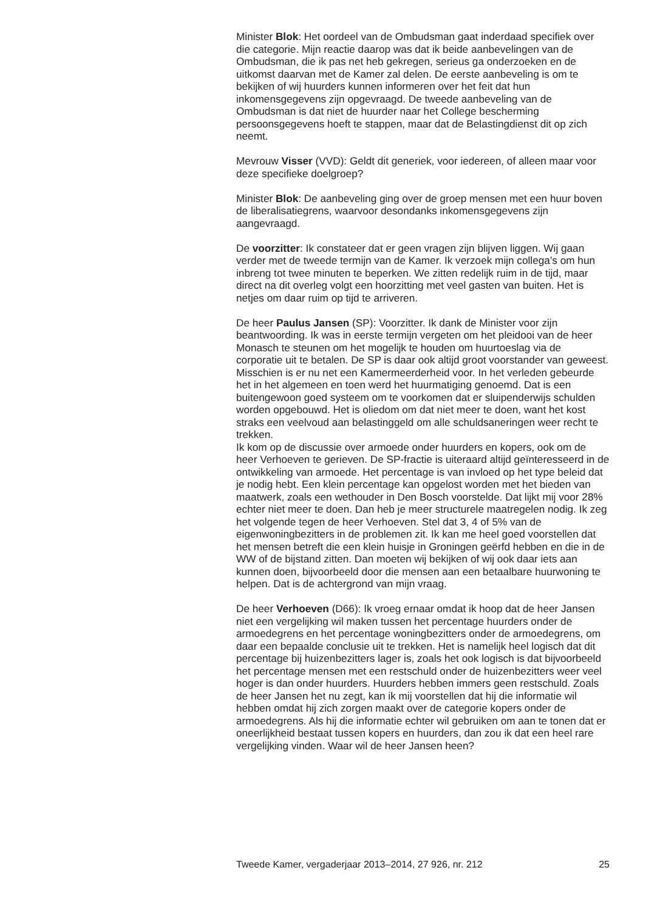Minister Blok: Het oordeel van de Ombudsman gaat inderdaad specifiek over die categorie. Mijn reactie daarop was dat ik beide aanbevelingen van de Ombudsman, die ik pas net heb gekregen, serieus ga onderzoeken en de uitkomst daarvan met de Kamer zal delen. De eerste aanbeveling is om te bekijken of wij huurders kunnen informeren over het feit dat hun inkomensgegevens zijn opgevraagd. De tweede aanbeveling van de Ombudsman is dat niet de huurder naar het College bescherming persoonsgegevens hoeft te stappen, maar dat de Belastingdienst dit op zich neemt.
Mevrouw Visser (VVD): Geldt dit generiek, voor iedereen, of alleen maar voor deze specifieke doelgroep?
Minister Blok: De aanbeveling ging over de groep mensen met een huur boven de liberalisatiegrens, waarvoor desondanks inkomensgegevens zijn aangevraagd.
De voorzitter: Ik constateer dat er geen vragen zijn blijven liggen. Wij gaan verder met de tweede termijn van de Kamer. Ik verzoek mijn collega’s om hun inbreng tot twee minuten te beperken. We zitten redelijk ruim in de tijd, maar direct na dit overleg volgt een hoorzitting met veel gasten van buiten. Het is netjes om daar ruim op tijd te arriveren.
De heer Paulus Jansen (SP): Voorzitter. Ik dank de Minister voor zijn beantwoording. Ik was in eerste termijn vergeten om het pleidooi van de heer Monasch te steunen om het mogelijk te houden om huurtoeslag via de corporatie uit te betalen. De SP is daar ook altijd groot voorstander van geweest. Misschien is er nu net een Kamermeerderheid voor. In het verleden gebeurde het in het algemeen en toen werd het huurmatiging genoemd. Dat is een buitengewoon goed systeem om te voorkomen dat er sluipenderwijs schulden worden opgebouwd. Het is oliedom om dat niet meer te doen, want het kost straks een veelvoud aan belastinggeld om alle schuldsaneringen weer recht te trekken.
Ik kom op de discussie over armoede onder huurders en kopers, ook om de heer Verhoeven te gerieven. De SP-fractie is uiteraard altijd geïnteresseerd in de ontwikkeling van armoede. Het percentage is van invloed op het type beleid dat je nodig hebt. Een klein percentage kan opgelost worden met het bieden van maatwerk, zoals een wethouder in Den Bosch voorstelde. Dat lijkt mij voor 28% echter niet meer te doen. Dan heb je meer structurele maatregelen nodig. Ik zeg het volgende tegen de heer Verhoeven. Stel dat 3, 4 of 5% van de eigenwoningbezitters in de problemen zit. Ik kan me heel goed voorstellen dat het mensen betreft die een klein huisje in Groningen geërfd hebben en die in de WW of de bijstand zitten. Dan moeten wij bekijken of wij ook daar iets aan kunnen doen, bijvoorbeeld door die mensen aan een betaalbare huurwoning te helpen. Dat is de achtergrond van mijn vraag.
De heer Verhoeven (D66): Ik vroeg ernaar omdat ik hoop dat de heer Jansen niet een vergelijking wil maken tussen het percentage huurders onder de armoedegrens en het percentage woningbezitters onder de armoedegrens, om daar een bepaalde conclusie uit te trekken. Het is namelijk heel logisch dat dit percentage bij huizenbezitters lager is, zoals het ook logisch is dat bijvoorbeeld het percentage mensen met een restschuld onder de huizenbezitters weer veel hoger is dan onder huurders. Huurders hebben immers geen restschuld. Zoals de heer Jansen het nu zegt, kan ik mij voorstellen dat hij die informatie wil hebben omdat hij zich zorgen maakt over de categorie kopers onder de armoedegrens. Als hij die informatie echter wil gebruiken om aan te tonen dat er oneerlijkheid bestaat tussen kopers en huurders, dan zou ik dat een heel rare vergelijking vinden. Waar wil de heer Jansen heen?
Tweede Kamer, vergaderjaar 2013–2014, 27 926, nr. 212 25